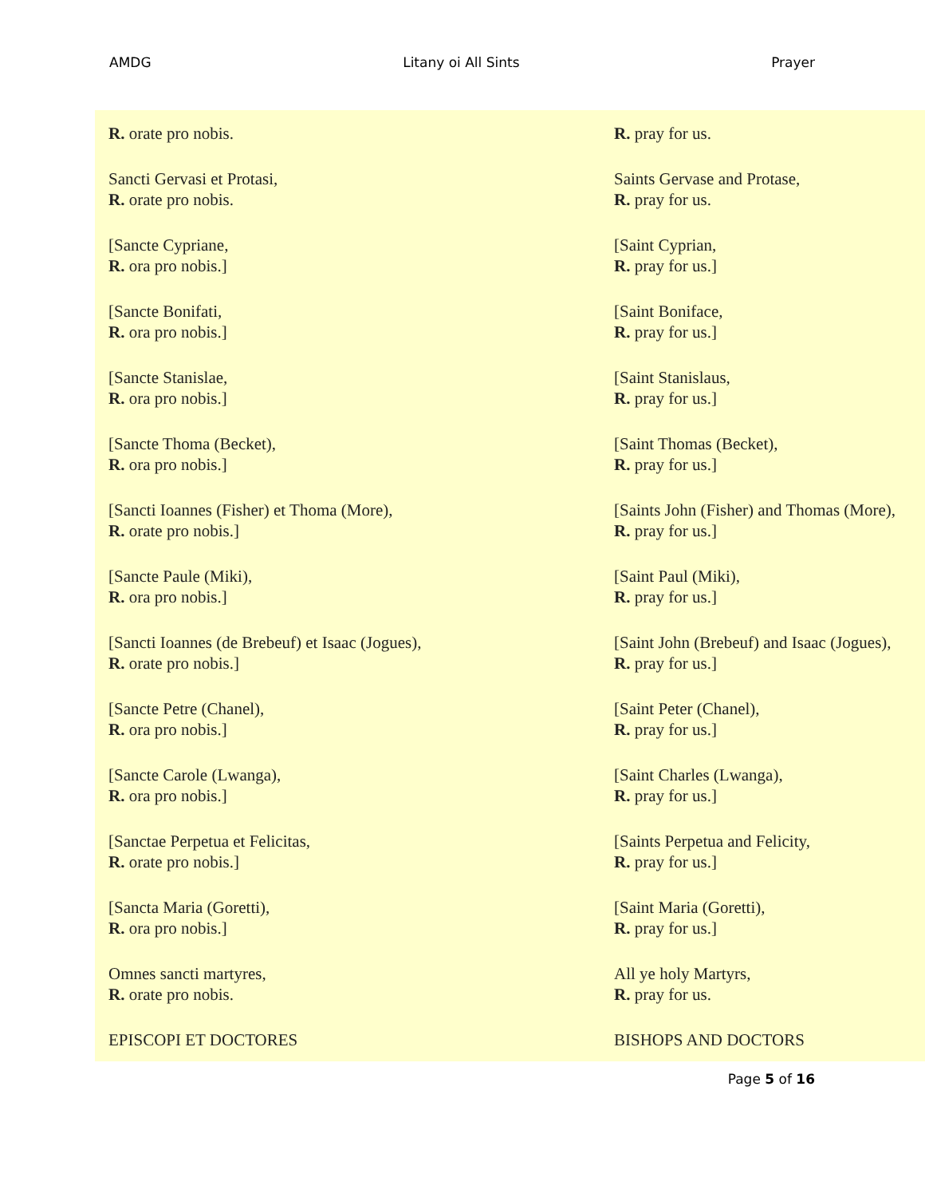AMDG Litany oi All Sints Prayer
| R. orate pro nobis. | R. pray for us. |
| Sancti Gervasi et Protasi, R. orate pro nobis. | Saints Gervase and Protase, R. pray for us. |
| [Sancte Cypriane, R. ora pro nobis.] | [Saint Cyprian, R. pray for us.] |
| [Sancte Bonifati, R. ora pro nobis.] | [Saint Boniface, R. pray for us.] |
| [Sancte Stanislae, R. ora pro nobis.] | [Saint Stanislaus, R. pray for us.] |
| [Sancte Thoma (Becket), R. ora pro nobis.] | [Saint Thomas (Becket), R. pray for us.] |
| [Sancti Ioannes (Fisher) et Thoma (More), R. orate pro nobis.] | [Saints John (Fisher) and Thomas (More), R. pray for us.] |
| [Sancte Paule (Miki), R. ora pro nobis.] | [Saint Paul (Miki), R. pray for us.] |
| [Sancti Ioannes (de Brebeuf) et Isaac (Jogues), R. orate pro nobis.] | [Saint John (Brebeuf) and Isaac (Jogues), R. pray for us.] |
| [Sancte Petre (Chanel), R. ora pro nobis.] | [Saint Peter (Chanel), R. pray for us.] |
| [Sancte Carole (Lwanga), R. ora pro nobis.] | [Saint Charles (Lwanga), R. pray for us.] |
| [Sanctae Perpetua et Felicitas, R. orate pro nobis.] | [Saints Perpetua and Felicity, R. pray for us.] |
| [Sancta Maria (Goretti), R. ora pro nobis.] | [Saint Maria (Goretti), R. pray for us.] |
| Omnes sancti martyres, R. orate pro nobis. | All ye holy Martyrs, R. pray for us. |
| EPISCOPI ET DOCTORES | BISHOPS AND DOCTORS |
Page 5 of 16